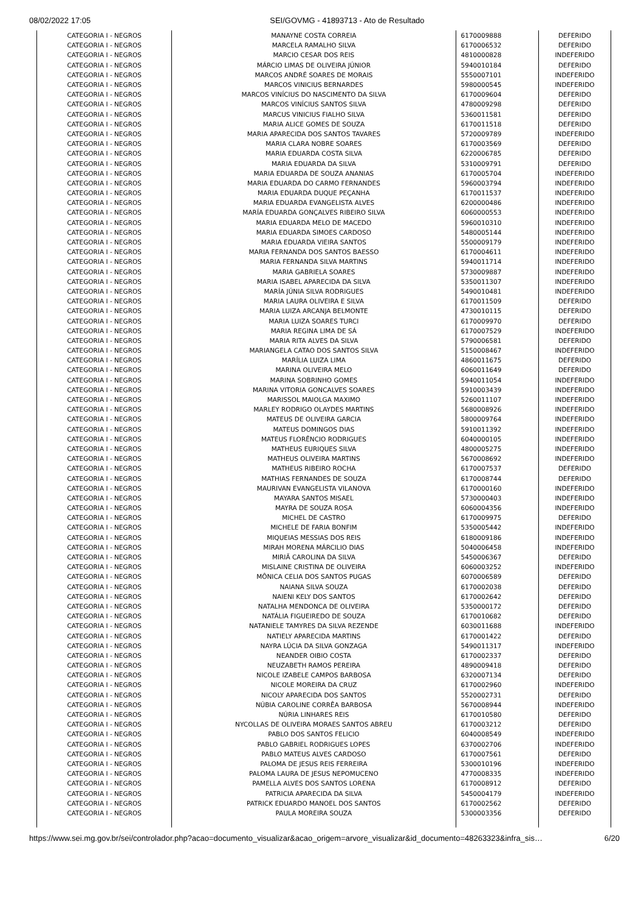08/02/2022 17:05 SEI/GOVMG - 41893713 - Ato de Resultado
| CATEGORIA I - NEGROS | MANAYNE COSTA CORREIA | 6170009888 | DEFERIDO |
| CATEGORIA I - NEGROS | MARCELA RAMALHO SILVA | 6170006532 | DEFERIDO |
| CATEGORIA I - NEGROS | MARCIO CESAR DOS REIS | 4810000828 | INDEFERIDO |
| CATEGORIA I - NEGROS | MÁRCIO LIMAS DE OLIVEIRA JÚNIOR | 5940010184 | DEFERIDO |
| CATEGORIA I - NEGROS | MARCOS ANDRÉ SOARES DE MORAIS | 5550007101 | INDEFERIDO |
| CATEGORIA I - NEGROS | MARCOS VINICIUS BERNARDES | 5980000545 | INDEFERIDO |
| CATEGORIA I - NEGROS | MARCOS VINÍCIUS DO NASCIMENTO DA SILVA | 6170009604 | DEFERIDO |
| CATEGORIA I - NEGROS | MARCOS VINÍCIUS SANTOS SILVA | 4780009298 | DEFERIDO |
| CATEGORIA I - NEGROS | MARCUS VINICIUS FIALHO SILVA | 5360011581 | DEFERIDO |
| CATEGORIA I - NEGROS | MARIA ALICE GOMES DE SOUZA | 6170011518 | DEFERIDO |
| CATEGORIA I - NEGROS | MARIA APARECIDA DOS SANTOS TAVARES | 5720009789 | INDEFERIDO |
| CATEGORIA I - NEGROS | MARIA CLARA NOBRE SOARES | 6170003569 | DEFERIDO |
| CATEGORIA I - NEGROS | MARIA EDUARDA COSTA SILVA | 6220006785 | DEFERIDO |
| CATEGORIA I - NEGROS | MARIA EDUARDA DA SILVA | 5310009791 | DEFERIDO |
| CATEGORIA I - NEGROS | MARIA EDUARDA DE SOUZA ANANIAS | 6170005704 | INDEFERIDO |
| CATEGORIA I - NEGROS | MARIA EDUARDA DO CARMO FERNANDES | 5960003794 | INDEFERIDO |
| CATEGORIA I - NEGROS | MARIA EDUARDA DUQUE PEÇANHA | 6170011537 | INDEFERIDO |
| CATEGORIA I - NEGROS | MARIA EDUARDA EVANGELISTA ALVES | 6200000486 | INDEFERIDO |
| CATEGORIA I - NEGROS | MARÍA EDUARDA GONÇALVES RIBEIRO SILVA | 6060000553 | INDEFERIDO |
| CATEGORIA I - NEGROS | MARIA EDUARDA MELO DE MACEDO | 5960010310 | INDEFERIDO |
| CATEGORIA I - NEGROS | MARIA EDUARDA SIMOES CARDOSO | 5480005144 | INDEFERIDO |
| CATEGORIA I - NEGROS | MARIA EDUARDA VIEIRA SANTOS | 5500009179 | INDEFERIDO |
| CATEGORIA I - NEGROS | MARIA FERNANDA DOS SANTOS BAESSO | 6170004611 | INDEFERIDO |
| CATEGORIA I - NEGROS | MARIA FERNANDA SILVA MARTINS | 5940011714 | INDEFERIDO |
| CATEGORIA I - NEGROS | MARIA GABRIELA SOARES | 5730009887 | INDEFERIDO |
| CATEGORIA I - NEGROS | MARIA ISABEL APARECIDA DA SILVA | 5350011307 | INDEFERIDO |
| CATEGORIA I - NEGROS | MARÍA JÚNIA SILVA RODRIGUES | 5490010481 | INDEFERIDO |
| CATEGORIA I - NEGROS | MARIA LAURA OLIVEIRA E SILVA | 6170011509 | DEFERIDO |
| CATEGORIA I - NEGROS | MARIA LUIZA ARCANJA BELMONTE | 4730010115 | DEFERIDO |
| CATEGORIA I - NEGROS | MARIA LUIZA SOARES TURCI | 6170009970 | DEFERIDO |
| CATEGORIA I - NEGROS | MARIA REGINA LIMA DE SÁ | 6170007529 | INDEFERIDO |
| CATEGORIA I - NEGROS | MARIA RITA ALVES DA SILVA | 5790006581 | DEFERIDO |
| CATEGORIA I - NEGROS | MARIANGELA CATAO DOS SANTOS SILVA | 5150008467 | INDEFERIDO |
| CATEGORIA I - NEGROS | MARÍLIA LUIZA LIMA | 4860011675 | DEFERIDO |
| CATEGORIA I - NEGROS | MARINA OLIVEIRA MELO | 6060011649 | DEFERIDO |
| CATEGORIA I - NEGROS | MARINA SOBRINHO GOMES | 5940011054 | INDEFERIDO |
| CATEGORIA I - NEGROS | MARINA VITORIA GONCALVES SOARES | 5910003439 | INDEFERIDO |
| CATEGORIA I - NEGROS | MARISSOL MAIOLGA MAXIMO | 5260011107 | INDEFERIDO |
| CATEGORIA I - NEGROS | MARLEY RODRIGO OLAYDES MARTINS | 5680008926 | INDEFERIDO |
| CATEGORIA I - NEGROS | MATEUS DE OLIVEIRA GARCIA | 5800009764 | INDEFERIDO |
| CATEGORIA I - NEGROS | MATEUS DOMINGOS DIAS | 5910011392 | INDEFERIDO |
| CATEGORIA I - NEGROS | MATEUS FLORÊNCIO RODRIGUES | 6040000105 | INDEFERIDO |
| CATEGORIA I - NEGROS | MATHEUS EURIQUES SILVA | 4800005275 | INDEFERIDO |
| CATEGORIA I - NEGROS | MATHEUS OLIVEIRA MARTINS | 5670008692 | INDEFERIDO |
| CATEGORIA I - NEGROS | MATHEUS RIBEIRO ROCHA | 6170007537 | DEFERIDO |
| CATEGORIA I - NEGROS | MATHIAS FERNANDES DE SOUZA | 6170008744 | DEFERIDO |
| CATEGORIA I - NEGROS | MAURIVAN EVANGELISTA VILANOVA | 6170000160 | INDEFERIDO |
| CATEGORIA I - NEGROS | MAYARA SANTOS MISAEL | 5730000403 | INDEFERIDO |
| CATEGORIA I - NEGROS | MAYRA DE SOUZA ROSA | 6060004356 | INDEFERIDO |
| CATEGORIA I - NEGROS | MICHEL DE CASTRO | 6170009975 | DEFERIDO |
| CATEGORIA I - NEGROS | MICHELE DE FARIA BONFIM | 5350005442 | INDEFERIDO |
| CATEGORIA I - NEGROS | MIQUEIAS MESSIAS DOS REIS | 6180009186 | INDEFERIDO |
| CATEGORIA I - NEGROS | MIRAH MORENA MÁRCILIO DIAS | 5040006458 | INDEFERIDO |
| CATEGORIA I - NEGROS | MIRIÃ CAROLINA DA SILVA | 5450006367 | DEFERIDO |
| CATEGORIA I - NEGROS | MISLAINE CRISTINA DE OLIVEIRA | 6060003252 | INDEFERIDO |
| CATEGORIA I - NEGROS | MÔNICA CELIA DOS SANTOS PUGAS | 6070006589 | DEFERIDO |
| CATEGORIA I - NEGROS | NAIANA SILVA SOUZA | 6170002038 | DEFERIDO |
| CATEGORIA I - NEGROS | NAIENI KELY DOS SANTOS | 6170002642 | DEFERIDO |
| CATEGORIA I - NEGROS | NATALHA MENDONCA DE OLIVEIRA | 5350000172 | DEFERIDO |
| CATEGORIA I - NEGROS | NATÁLIA FIGUEIREDO DE SOUZA | 6170010682 | DEFERIDO |
| CATEGORIA I - NEGROS | NATANIELE TAMYRES DA SILVA REZENDE | 6030011688 | INDEFERIDO |
| CATEGORIA I - NEGROS | NATIELY APARECIDA MARTINS | 6170001422 | DEFERIDO |
| CATEGORIA I - NEGROS | NAYRA LÚCIA DA SILVA GONZAGA | 5490011317 | INDEFERIDO |
| CATEGORIA I - NEGROS | NEANDER OIBIO COSTA | 6170002337 | DEFERIDO |
| CATEGORIA I - NEGROS | NEUZABETH RAMOS PEREIRA | 4890009418 | DEFERIDO |
| CATEGORIA I - NEGROS | NICOLE IZABELE CAMPOS BARBOSA | 6320007134 | DEFERIDO |
| CATEGORIA I - NEGROS | NICOLE MOREIRA DA CRUZ | 6170002960 | INDEFERIDO |
| CATEGORIA I - NEGROS | NICOLY APARECIDA DOS SANTOS | 5520002731 | DEFERIDO |
| CATEGORIA I - NEGROS | NÚBIA CAROLINE CORRÊA BARBOSA | 5670008944 | INDEFERIDO |
| CATEGORIA I - NEGROS | NÚRIA LINHARES REIS | 6170010580 | DEFERIDO |
| CATEGORIA I - NEGROS | NYCOLLAS DE OLIVEIRA MORAES SANTOS ABREU | 6170003212 | DEFERIDO |
| CATEGORIA I - NEGROS | PABLO DOS SANTOS FELICIO | 6040008549 | INDEFERIDO |
| CATEGORIA I - NEGROS | PABLO GABRIEL RODRIGUES LOPES | 6370002706 | INDEFERIDO |
| CATEGORIA I - NEGROS | PABLO MATEUS ALVES CARDOSO | 6170007561 | DEFERIDO |
| CATEGORIA I - NEGROS | PALOMA DE JESUS REIS FERREIRA | 5300010196 | INDEFERIDO |
| CATEGORIA I - NEGROS | PALOMA LAURA DE JESUS NEPOMUCENO | 4770008335 | INDEFERIDO |
| CATEGORIA I - NEGROS | PAMELLA ALVES DOS SANTOS LORENA | 6170008912 | DEFERIDO |
| CATEGORIA I - NEGROS | PATRICIA APARECIDA DA SILVA | 5450004179 | INDEFERIDO |
| CATEGORIA I - NEGROS | PATRICK EDUARDO MANOEL DOS SANTOS | 6170002562 | DEFERIDO |
| CATEGORIA I - NEGROS | PAULA MOREIRA SOUZA | 5300003356 | DEFERIDO |
https://www.sei.mg.gov.br/sei/controlador.php?acao=documento_visualizar&acao_origem=arvore_visualizar&id_documento=48263323&infra_sis… 6/20